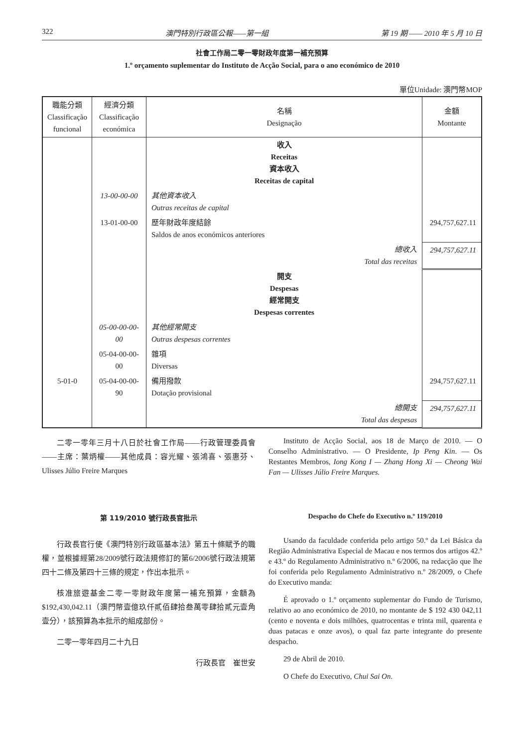322 澳門特別行政區公報——第一組 第 19 期 —— 2010 年 5 月 10 日
社會工作局二零一零財政年度第一補充預算
1.º orçamento suplementar do Instituto de Acção Social, para o ano económico de 2010
單位Unidade: 澳門幣MOP
| 職能分類 Classificação funcional | 經濟分類 Classificação económica | 名稱 Designação | 金額 Montante |
| --- | --- | --- | --- |
| | | 收入 Receitas 資本收入 Receitas de capital | |
| | 13-00-00-00 | 其他資本收入 Outras receitas de capital | |
| | 13-01-00-00 | 歷年財政年度結餘 Saldos de anos económicos anteriores | 294,757,627.11 |
| | | 總收入 Total das receitas | 294,757,627.11 |
| | | 開支 Despesas 經常開支 Despesas correntes | |
| | 05-00-00-00-00 | 其他經常開支 Outras despesas correntes | |
| | 05-04-00-00-00 | 雜項 Diversas | |
| 5-01-0 | 05-04-00-00-90 | 備用撥款 Dotação provisional | 294,757,627.11 |
| | | 總開支 Total das despesas | 294,757,627.11 |
二零一零年三月十八日於社會工作局——行政管理委員會——主席：葉炳權——其他成員：容光耀、張鴻喜、張惠芬、Ulisses Júlio Freire Marques
第 119/2010 號行政長官批示
行政長官行使《澳門特別行政區基本法》第五十條賦予的職權，並根據經第28/2009號行政法規修訂的第6/2006號行政法規第四十二條及第四十三條的規定，作出本批示。
核准旅遊基金二零一零財政年度第一補充預算，金額為$192,430,042.11（澳門幣壹億玖仟貳佰肆拾叁萬零肆拾貳元壹角壹分），該預算為本批示的組成部份。
二零一零年四月二十九日
行政長官　崔世安
Instituto de Acção Social, aos 18 de Março de 2010. — O Conselho Administrativo. — O Presidente, Ip Peng Kin. — Os Restantes Membros, Iong Kong I — Zhang Hong Xi — Cheong Wai Fan — Ulisses Júlio Freire Marques.
Despacho do Chefe do Executivo n.º 119/2010
Usando da faculdade conferida pelo artigo 50.º da Lei Básica da Região Administrativa Especial de Macau e nos termos dos artigos 42.º e 43.º do Regulamento Administrativo n.º 6/2006, na redacção que lhe foi conferida pelo Regulamento Administrativo n.º 28/2009, o Chefe do Executivo manda:
É aprovado o 1.º orçamento suplementar do Fundo de Turismo, relativo ao ano económico de 2010, no montante de $ 192 430 042,11 (cento e noventa e dois milhões, quatrocentas e trinta mil, quarenta e duas patacas e onze avos), o qual faz parte integrante do presente despacho.
29 de Abril de 2010.
O Chefe do Executivo, Chui Sai On.